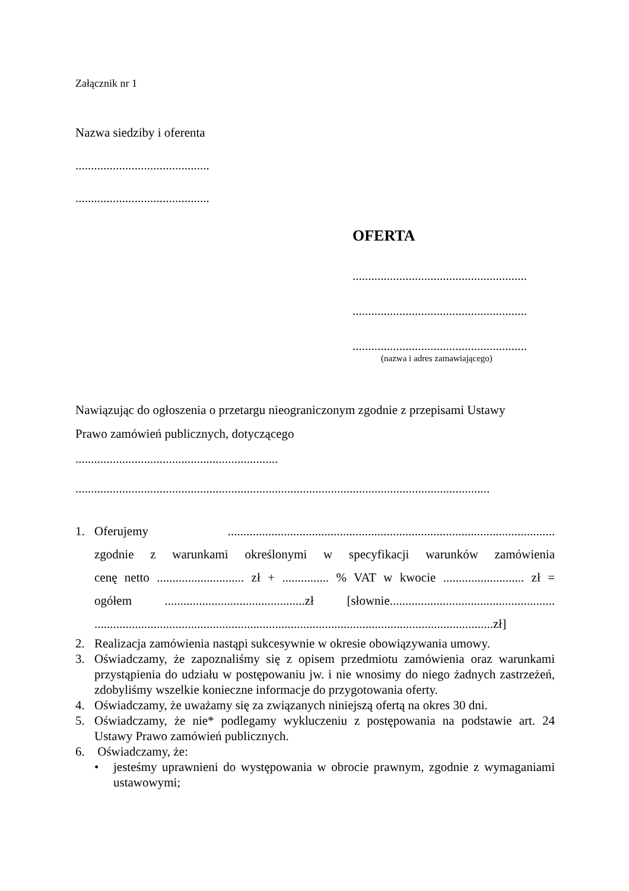Załącznik nr 1
Nazwa siedziby i oferenta
...........................................
...........................................
OFERTA
........................................................
........................................................
........................................................
(nazwa i adres zamawiającego)
Nawiązując do ogłoszenia o przetargu nieograniczonym zgodnie z przepisami Ustawy
Prawo zamówień publicznych, dotyczącego
.................................................................
.....................................................................................................................................
1. Oferujemy .........................................................................................................
zgodnie z warunkami określonymi w specyfikacji warunków zamówienia
cenę netto ............................ zł + ............... % VAT w kwocie .......................... zł =
ogółem .............................................zł [słownie.....................................................
................................................................................................................................zł]
2. Realizacja zamówienia nastąpi sukcesywnie w okresie obowiązywania umowy.
3. Oświadczamy, że zapoznaliśmy się z opisem przedmiotu zamówienia oraz warunkami przystąpienia do udziału w postępowaniu jw. i nie wnosimy do niego żadnych zastrzeżeń, zdobyliśmy wszelkie konieczne informacje do przygotowania oferty.
4. Oświadczamy, że uważamy się za związanych niniejszą ofertą na okres 30 dni.
5. Oświadczamy, że nie* podlegamy wykluczeniu z postępowania na podstawie art. 24 Ustawy Prawo zamówień publicznych.
6. Oświadczamy, że:
• jesteśmy uprawnieni do występowania w obrocie prawnym, zgodnie z wymaganiami ustawowymi;